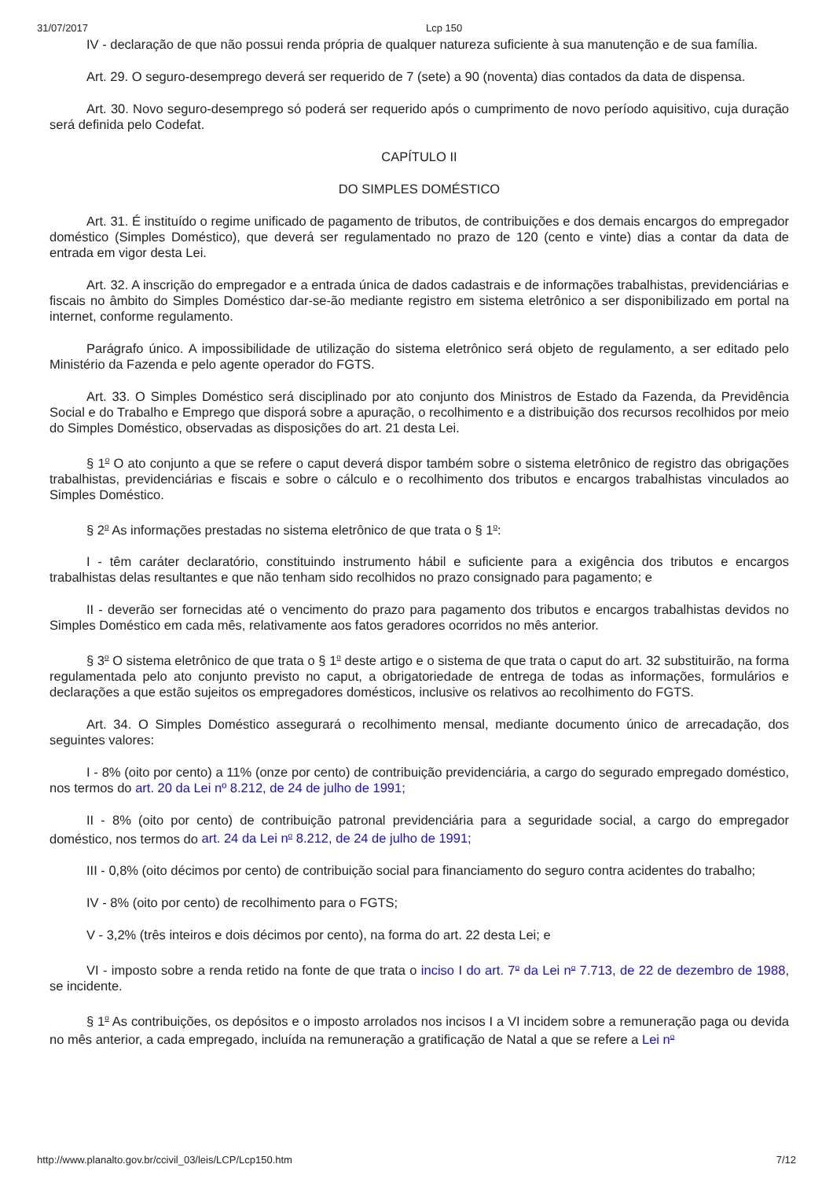31/07/2017 Lcp 150
IV - declaração de que não possui renda própria de qualquer natureza suficiente à sua manutenção e de sua família.
Art. 29. O seguro-desemprego deverá ser requerido de 7 (sete) a 90 (noventa) dias contados da data de dispensa.
Art. 30. Novo seguro-desemprego só poderá ser requerido após o cumprimento de novo período aquisitivo, cuja duração será definida pelo Codefat.
CAPÍTULO II
DO SIMPLES DOMÉSTICO
Art. 31. É instituído o regime unificado de pagamento de tributos, de contribuições e dos demais encargos do empregador doméstico (Simples Doméstico), que deverá ser regulamentado no prazo de 120 (cento e vinte) dias a contar da data de entrada em vigor desta Lei.
Art. 32. A inscrição do empregador e a entrada única de dados cadastrais e de informações trabalhistas, previdenciárias e fiscais no âmbito do Simples Doméstico dar-se-ão mediante registro em sistema eletrônico a ser disponibilizado em portal na internet, conforme regulamento.
Parágrafo único. A impossibilidade de utilização do sistema eletrônico será objeto de regulamento, a ser editado pelo Ministério da Fazenda e pelo agente operador do FGTS.
Art. 33. O Simples Doméstico será disciplinado por ato conjunto dos Ministros de Estado da Fazenda, da Previdência Social e do Trabalho e Emprego que disporá sobre a apuração, o recolhimento e a distribuição dos recursos recolhidos por meio do Simples Doméstico, observadas as disposições do art. 21 desta Lei.
§ 1<sup>o</sup> O ato conjunto a que se refere o caput deverá dispor também sobre o sistema eletrônico de registro das obrigações trabalhistas, previdenciárias e fiscais e sobre o cálculo e o recolhimento dos tributos e encargos trabalhistas vinculados ao Simples Doméstico.
§ 2<sup>o</sup> As informações prestadas no sistema eletrônico de que trata o § 1<sup>o</sup>:
I - têm caráter declaratório, constituindo instrumento hábil e suficiente para a exigência dos tributos e encargos trabalhistas delas resultantes e que não tenham sido recolhidos no prazo consignado para pagamento; e
II - deverão ser fornecidas até o vencimento do prazo para pagamento dos tributos e encargos trabalhistas devidos no Simples Doméstico em cada mês, relativamente aos fatos geradores ocorridos no mês anterior.
§ 3<sup>o</sup> O sistema eletrônico de que trata o § 1<sup>o</sup> deste artigo e o sistema de que trata o caput do art. 32 substituirão, na forma regulamentada pelo ato conjunto previsto no caput, a obrigatoriedade de entrega de todas as informações, formulários e declarações a que estão sujeitos os empregadores domésticos, inclusive os relativos ao recolhimento do FGTS.
Art. 34. O Simples Doméstico assegurará o recolhimento mensal, mediante documento único de arrecadação, dos seguintes valores:
I - 8% (oito por cento) a 11% (onze por cento) de contribuição previdenciária, a cargo do segurado empregado doméstico, nos termos do art. 20 da Lei nº 8.212, de 24 de julho de 1991;
II - 8% (oito por cento) de contribuição patronal previdenciária para a seguridade social, a cargo do empregador doméstico, nos termos do art. 24 da Lei n<sup>o</sup> 8.212, de 24 de julho de 1991;
III - 0,8% (oito décimos por cento) de contribuição social para financiamento do seguro contra acidentes do trabalho;
IV - 8% (oito por cento) de recolhimento para o FGTS;
V - 3,2% (três inteiros e dois décimos por cento), na forma do art. 22 desta Lei; e
VI - imposto sobre a renda retido na fonte de que trata o inciso I do art. 7<sup>o</sup> da Lei n<sup>o</sup> 7.713, de 22 de dezembro de 1988, se incidente.
§ 1<sup>o</sup> As contribuições, os depósitos e o imposto arrolados nos incisos I a VI incidem sobre a remuneração paga ou devida no mês anterior, a cada empregado, incluída na remuneração a gratificação de Natal a que se refere a Lei n<sup>o</sup>
http://www.planalto.gov.br/ccivil_03/leis/LCP/Lcp150.htm 7/12